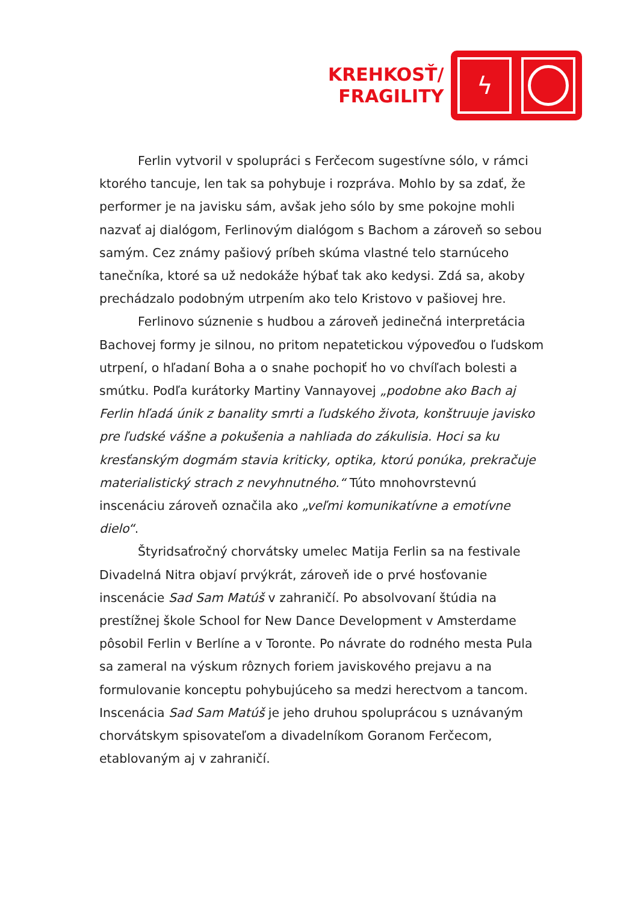KREHKOSŤ/
FRAGILITY
ϟ
Ferlin vytvoril v spolupráci s Ferčecom sugestívne sólo, v rámci ktorého tancuje, len tak sa pohybuje i rozpráva. Mohlo by sa zdať, že performer je na javisku sám, avšak jeho sólo by sme pokojne mohli nazvať aj dialógom, Ferlinovým dialógom s Bachom a zároveň so sebou samým. Cez známy pašiový príbeh skúma vlastné telo starnúceho tanečníka, ktoré sa už nedokáže hýbať tak ako kedysi. Zdá sa, akoby prechádzalo podobným utrpením ako telo Kristovo v pašiovej hre.
Ferlinovo súznenie s hudbou a zároveň jedinečná interpretácia Bachovej formy je silnou, no pritom nepatetickou výpoveďou o ľudskom utrpení, o hľadaní Boha a o snahe pochopiť ho vo chvíľach bolesti a smútku. Podľa kurátorky Martiny Vannayovej „podobne ako Bach aj Ferlin hľadá únik z banality smrti a ľudského života, konštruuje javisko pre ľudské vášne a pokušenia a nahliada do zákulisia. Hoci sa ku kresťanským dogmám stavia kriticky, optika, ktorú ponúka, prekračuje materialistický strach z nevyhnutného.“ Túto mnohovrstevnú inscenáciu zároveň označila ako „veľmi komunikatívne a emotívne dielo“.
Štyridsaťročný chorvátsky umelec Matija Ferlin sa na festivale Divadelná Nitra objaví prvýkrát, zároveň ide o prvé hosťovanie inscenácie Sad Sam Matúš v zahraničí. Po absolvovaní štúdia na prestížnej škole School for New Dance Development v Amsterdame pôsobil Ferlin v Berlíne a v Toronte. Po návrate do rodného mesta Pula sa zameral na výskum rôznych foriem javiskového prejavu a na formulovanie konceptu pohybujúceho sa medzi herectvom a tancom. Inscenácia Sad Sam Matúš je jeho druhou spoluprácou s uznávaným chorvátskym spisovateľom a divadelníkom Goranom Ferčecom, etablovaným aj v zahraničí.